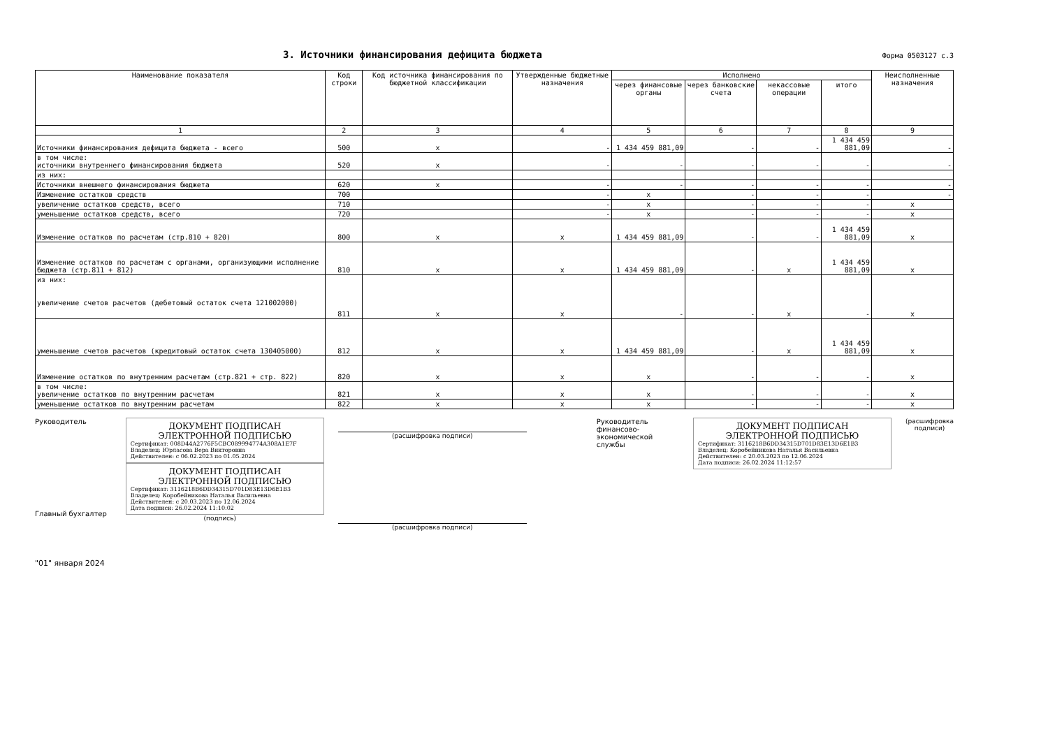3. Источники финансирования дефицита бюджета
Форма 0503127 с.3
| Наименование показателя | Код строки | Код источника финансирования по бюджетной классификации | Утвержденные бюджетные назначения | Исполнено | | | | Неисполненные назначения |
| --- | --- | --- | --- | --- | --- | --- | --- | --- |
| | | | | через финансовые органы | через банковские счета | некассовые операции | итого | |
| 1 | 2 | 3 | 4 | 5 | 6 | 7 | 8 | 9 |
| Источники финансирования дефицита бюджета - всего | 500 | x | - | 1 434 459 881,09 | - | - | 1 434 459 881,09 | - |
| в том числе: источники внутреннего финансирования бюджета | 520 | x | - | - | - | - | - | - |
| из них: | | | | | | | | |
| Источники внешнего финансирования бюджета | 620 | x | - | - | - | - | - | - |
| Изменение остатков средств | 700 | | - | x | - | - | - | - |
| увеличение остатков средств, всего | 710 | | - | x | - | - | - | x |
| уменьшение остатков средств, всего | 720 | | - | x | - | - | - | x |
| Изменение остатков по расчетам (стр.810 + 820) | 800 | x | x | 1 434 459 881,09 | - | - | 1 434 459 881,09 | x |
| Изменение остатков по расчетам с органами, организующими исполнение бюджета (стр.811 + 812) | 810 | x | x | 1 434 459 881,09 | - | x | 1 434 459 881,09 | x |
| из них: увеличение счетов расчетов (дебетовый остаток счета 121002000) | 811 | x | x | - | - | x | - | x |
| уменьшение счетов расчетов (кредитовый остаток счета 130405000) | 812 | x | x | 1 434 459 881,09 | - | x | 1 434 459 881,09 | x |
| Изменение остатков по внутренним расчетам (стр.821 + стр. 822) | 820 | x | x | x | - | - | - | x |
| в том числе: увеличение остатков по внутренним расчетам | 821 | x | x | x | - | - | - | x |
| уменьшение остатков по внутренним расчетам | 822 | x | x | x | - | - | - | x |
Руководитель
Главный бухгалтер
ДОКУМЕНТ ПОДПИСАН
ЭЛЕКТРОННОЙ ПОДПИСЬЮ
Сертификат: 008D44A2776F5CBC089994774A308A1E7F
Владелец: Юрласова Вера Викторовна
Действителен: с 06.02.2023 по 01.05.2024
ДОКУМЕНТ ПОДПИСАН
ЭЛЕКТРОННОЙ ПОДПИСЬЮ
Сертификат: 3116218B6DD34315D701D83E13D6E1B3
Владелец: Коробейникова Наталья Васильевна
Действителен: с 20.03.2023 по 12.06.2024
Дата подписи: 26.02.2024 11:10:02
(подпись)
(расшифровка подписи)
(расшифровка подписи)
Руководитель финансово-экономической службы
ДОКУМЕНТ ПОДПИСАН
ЭЛЕКТРОННОЙ ПОДПИСЬЮ
Сертификат: 3116218B6DD34315D701D83E13D6E1B3
Владелец: Коробейникова Наталья Васильевна
Действителен: с 20.03.2023 по 12.06.2024
Дата подписи: 26.02.2024 11:12:57
(расшифровка подписи)
"01" января 2024